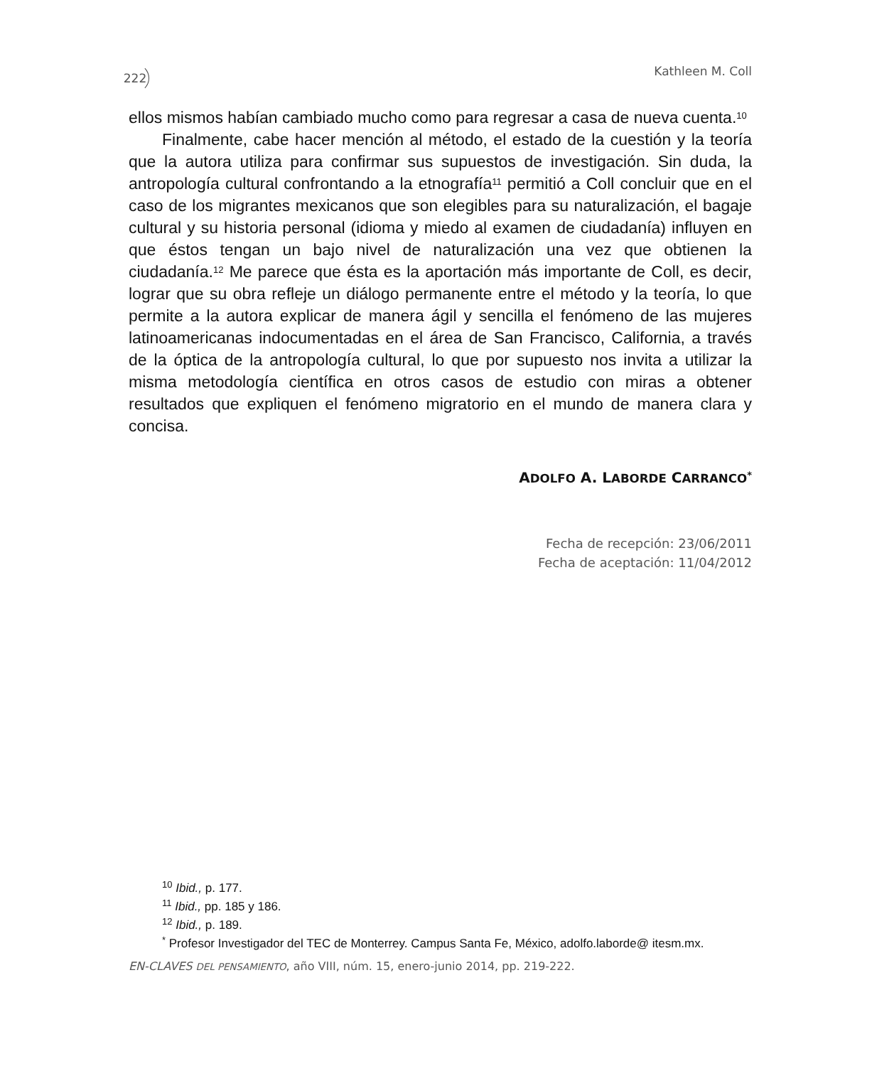222 Kathleen M. Coll
ellos mismos habían cambiado mucho como para regresar a casa de nueva cuenta.<sup>10</sup>
Finalmente, cabe hacer mención al método, el estado de la cuestión y la teoría que la autora utiliza para confirmar sus supuestos de investigación. Sin duda, la antropología cultural confrontando a la etnografía<sup>11</sup> permitió a Coll concluir que en el caso de los migrantes mexicanos que son elegibles para su naturalización, el bagaje cultural y su historia personal (idioma y miedo al examen de ciudadanía) influyen en que éstos tengan un bajo nivel de naturalización una vez que obtienen la ciudadanía.<sup>12</sup> Me parece que ésta es la aportación más importante de Coll, es decir, lograr que su obra refleje un diálogo permanente entre el método y la teoría, lo que permite a la autora explicar de manera ágil y sencilla el fenómeno de las mujeres latinoamericanas indocumentadas en el área de San Francisco, California, a través de la óptica de la antropología cultural, lo que por supuesto nos invita a utilizar la misma metodología científica en otros casos de estudio con miras a obtener resultados que expliquen el fenómeno migratorio en el mundo de manera clara y concisa.
ADOLFO A. LABORDE CARRANCO<sup>*</sup>
Fecha de recepción: 23/06/2011
Fecha de aceptación: 11/04/2012
<sup>10</sup> Ibid., p. 177.
<sup>11</sup> Ibid., pp. 185 y 186.
<sup>12</sup> Ibid., p. 189.
<sup>*</sup> Profesor Investigador del TEC de Monterrey. Campus Santa Fe, México, adolfo.laborde@ itesm.mx.
EN-CLAVES DEL PENSAMIENTO, año VIII, núm. 15, enero-junio 2014, pp. 219-222.